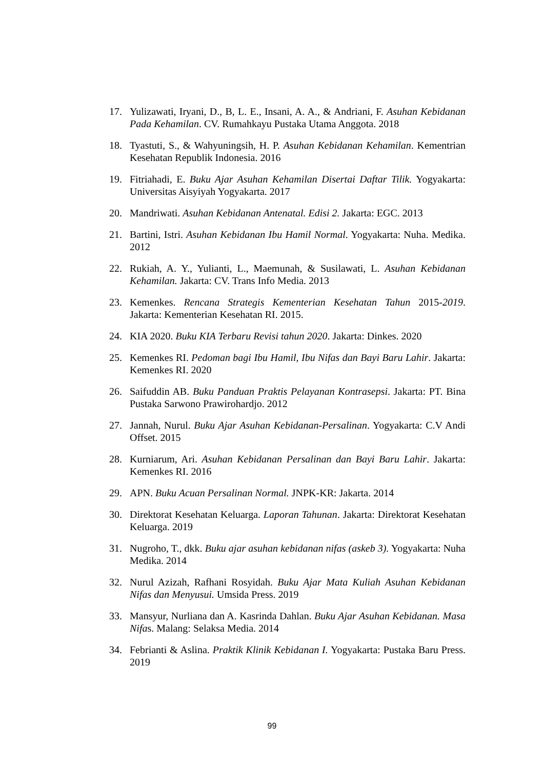17. Yulizawati, Iryani, D., B, L. E., Insani, A. A., & Andriani, F. Asuhan Kebidanan Pada Kehamilan. CV. Rumahkayu Pustaka Utama Anggota. 2018
18. Tyastuti, S., & Wahyuningsih, H. P. Asuhan Kebidanan Kehamilan. Kementrian Kesehatan Republik Indonesia. 2016
19. Fitriahadi, E. Buku Ajar Asuhan Kehamilan Disertai Daftar Tilik. Yogyakarta: Universitas Aisyiyah Yogyakarta. 2017
20. Mandriwati. Asuhan Kebidanan Antenatal. Edisi 2. Jakarta: EGC. 2013
21. Bartini, Istri. Asuhan Kebidanan Ibu Hamil Normal. Yogyakarta: Nuha. Medika. 2012
22. Rukiah, A. Y., Yulianti, L., Maemunah, & Susilawati, L. Asuhan Kebidanan Kehamilan. Jakarta: CV. Trans Info Media. 2013
23. Kemenkes. Rencana Strategis Kementerian Kesehatan Tahun 2015-2019. Jakarta: Kementerian Kesehatan RI. 2015.
24. KIA 2020. Buku KIA Terbaru Revisi tahun 2020. Jakarta: Dinkes. 2020
25. Kemenkes RI. Pedoman bagi Ibu Hamil, Ibu Nifas dan Bayi Baru Lahir. Jakarta: Kemenkes RI. 2020
26. Saifuddin AB. Buku Panduan Praktis Pelayanan Kontrasepsi. Jakarta: PT. Bina Pustaka Sarwono Prawirohardjo. 2012
27. Jannah, Nurul. Buku Ajar Asuhan Kebidanan-Persalinan. Yogyakarta: C.V Andi Offset. 2015
28. Kurniarum, Ari. Asuhan Kebidanan Persalinan dan Bayi Baru Lahir. Jakarta: Kemenkes RI. 2016
29. APN. Buku Acuan Persalinan Normal. JNPK-KR: Jakarta. 2014
30. Direktorat Kesehatan Keluarga. Laporan Tahunan. Jakarta: Direktorat Kesehatan Keluarga. 2019
31. Nugroho, T., dkk. Buku ajar asuhan kebidanan nifas (askeb 3). Yogyakarta: Nuha Medika. 2014
32. Nurul Azizah, Rafhani Rosyidah. Buku Ajar Mata Kuliah Asuhan Kebidanan Nifas dan Menyusui. Umsida Press. 2019
33. Mansyur, Nurliana dan A. Kasrinda Dahlan. Buku Ajar Asuhan Kebidanan. Masa Nifas. Malang: Selaksa Media. 2014
34. Febrianti & Aslina. Praktik Klinik Kebidanan I. Yogyakarta: Pustaka Baru Press. 2019
99